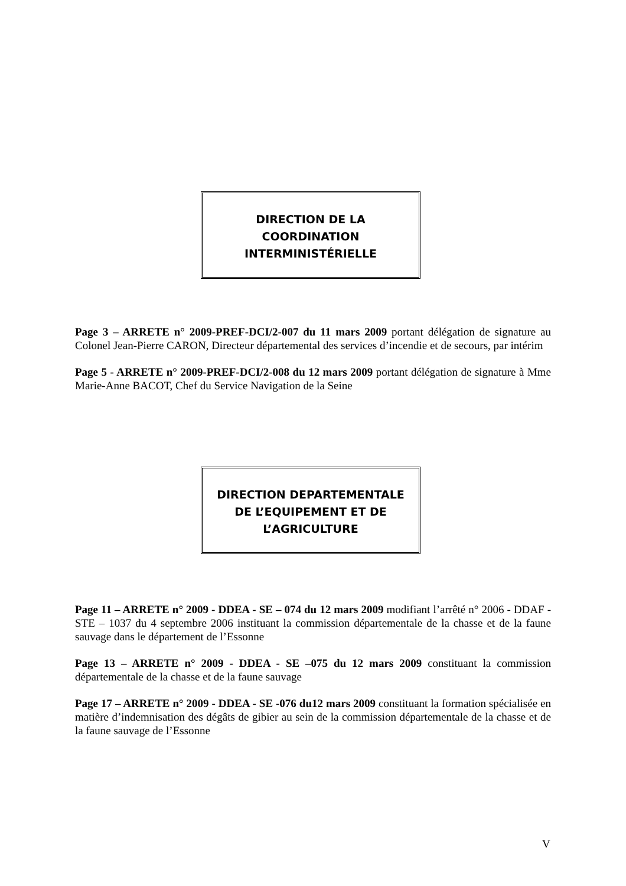DIRECTION DE LA
COORDINATION
INTERMINISTÉRIELLE
Page 3 – ARRETE n° 2009-PREF-DCI/2-007 du 11 mars 2009 portant délégation de signature au Colonel Jean-Pierre CARON, Directeur départemental des services d’incendie et de secours, par intérim
Page 5 - ARRETE n° 2009-PREF-DCI/2-008 du 12 mars 2009 portant délégation de signature à Mme Marie-Anne BACOT, Chef du Service Navigation de la Seine
DIRECTION DEPARTEMENTALE
DE L’EQUIPEMENT ET DE
L’AGRICULTURE
Page 11 – ARRETE n° 2009 - DDEA - SE – 074 du 12 mars 2009 modifiant l’arrêté n° 2006 - DDAF - STE – 1037 du 4 septembre 2006 instituant la commission départementale de la chasse et de la faune sauvage dans le département de l’Essonne
Page 13 – ARRETE n° 2009 - DDEA - SE –075 du 12 mars 2009 constituant la commission départementale de la chasse et de la faune sauvage
Page 17 – ARRETE n° 2009 - DDEA - SE -076 du12 mars 2009 constituant la formation spécialisée en matière d’indemnisation des dégâts de gibier au sein de la commission départementale de la chasse et de la faune sauvage de l’Essonne
V